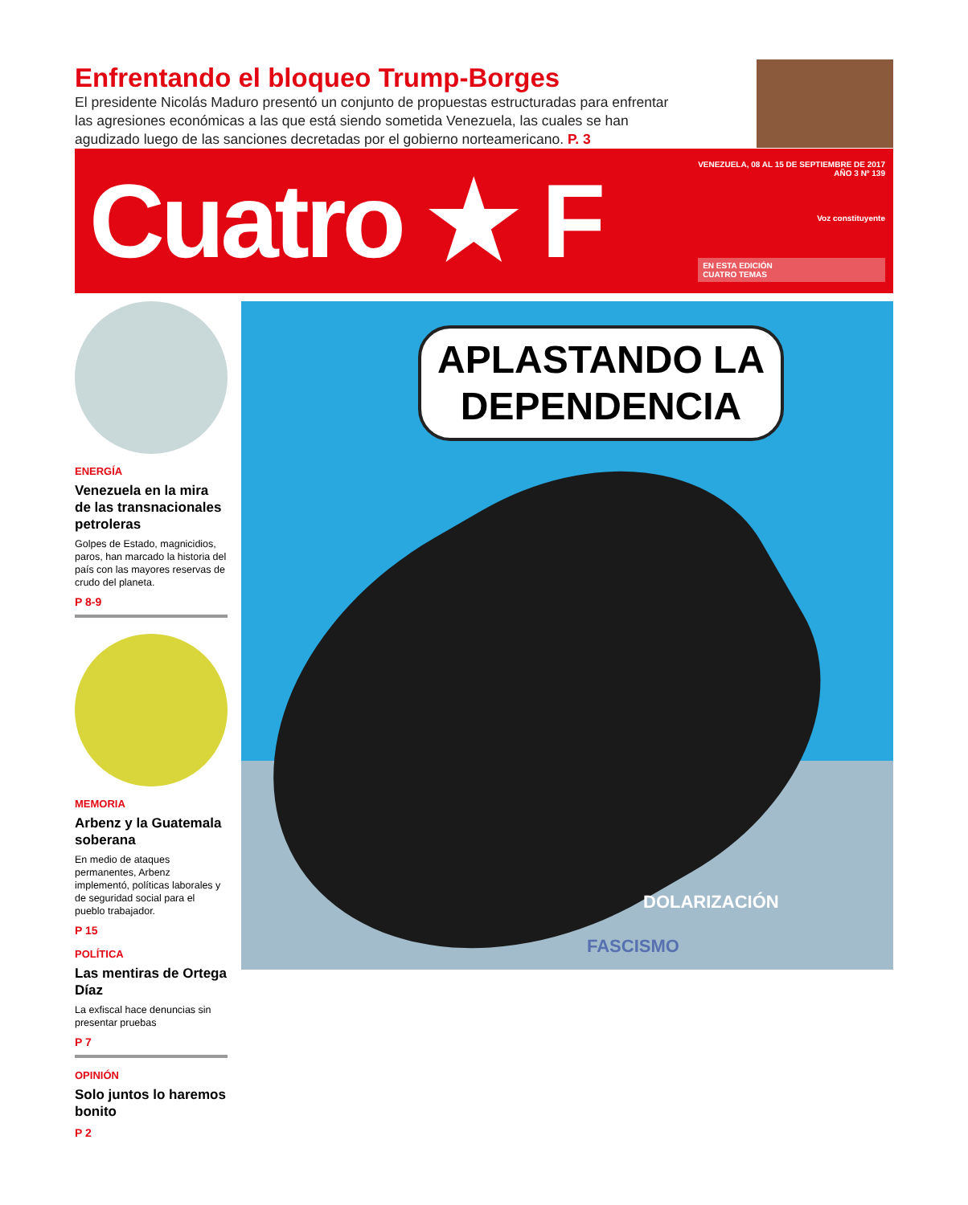Enfrentando el bloqueo Trump-Borges
El presidente Nicolás Maduro presentó un conjunto de propuestas estructuradas para enfrentar las agresiones económicas a las que está siendo sometida Venezuela, las cuales se han agudizado luego de las sanciones decretadas por el gobierno norteamericano. P. 3
Cuatro ★ F
VENEZUELA, 08 AL 15 DE SEPTIEMBRE DE 2017
AÑO 3 Nº 139
Voz constituyente
EN ESTA EDICIÓN
CUATRO TEMAS
ENERGÍA
Venezuela en la mira de las transnacionales petroleras
Golpes de Estado, magnicidios, paros, han marcado la historia del país con las mayores reservas de crudo del planeta.
P 8-9
MEMORIA
Arbenz y la Guatemala soberana
En medio de ataques permanentes, Arbenz implementó, políticas laborales y de seguridad social para el pueblo trabajador.
P 15
POLÍTICA
Las mentiras de Ortega Díaz
La exfiscal hace denuncias sin presentar pruebas
P 7
OPINIÓN
Solo juntos lo haremos bonito
P 2
APLASTANDO LA
DEPENDENCIA
DOLARIZACIÓN
FASCISMO